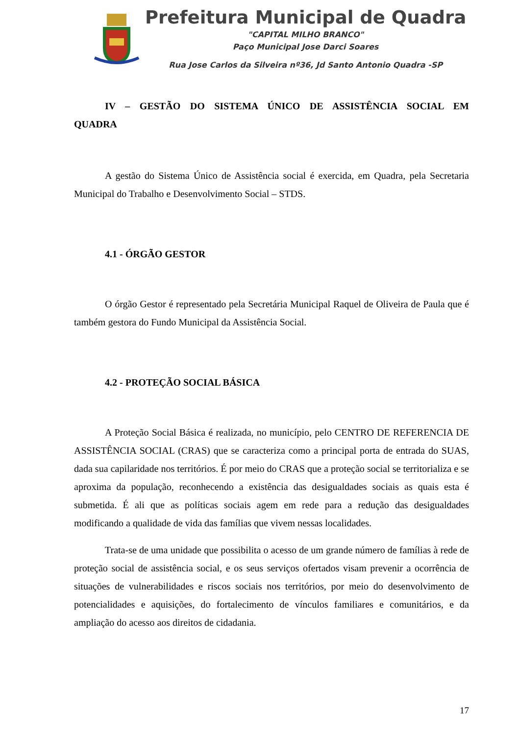Prefeitura Municipal de Quadra
"CAPITAL MILHO BRANCO"
Paço Municipal Jose Darci Soares
Rua Jose Carlos da Silveira nº36, Jd Santo Antonio Quadra -SP
IV – GESTÃO DO SISTEMA ÚNICO DE ASSISTÊNCIA SOCIAL EM QUADRA
A gestão do Sistema Único de Assistência social é exercida, em Quadra, pela Secretaria Municipal do Trabalho e Desenvolvimento Social – STDS.
4.1 - ÓRGÃO GESTOR
O órgão Gestor é representado pela Secretária Municipal Raquel de Oliveira de Paula que é também gestora do Fundo Municipal da Assistência Social.
4.2 - PROTEÇÃO SOCIAL BÁSICA
A Proteção Social Básica é realizada, no município, pelo CENTRO DE REFERENCIA DE ASSISTÊNCIA SOCIAL (CRAS) que se caracteriza como a principal porta de entrada do SUAS, dada sua capilaridade nos territórios. É por meio do CRAS que a proteção social se territorializa e se aproxima da população, reconhecendo a existência das desigualdades sociais as quais esta é submetida. É ali que as políticas sociais agem em rede para a redução das desigualdades modificando a qualidade de vida das famílias que vivem nessas localidades.
Trata-se de uma unidade que possibilita o acesso de um grande número de famílias à rede de proteção social de assistência social, e os seus serviços ofertados visam prevenir a ocorrência de situações de vulnerabilidades e riscos sociais nos territórios, por meio do desenvolvimento de potencialidades e aquisições, do fortalecimento de vínculos familiares e comunitários, e da ampliação do acesso aos direitos de cidadania.
17